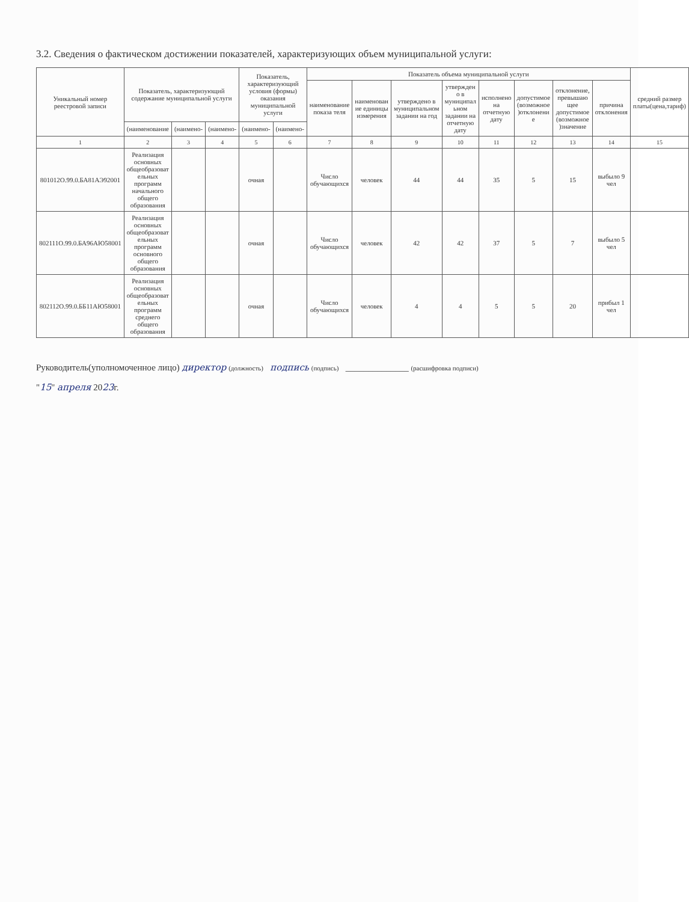3.2. Сведения о фактическом достижении показателей, характеризующих объем муниципальной услуги:
| Уникальный номер реестровой записи | Показатель, характеризующий содержание муниципальной услуги | | | Показатель, характеризующий условия (формы) оказания муниципальной услуги | | Показатель объема муниципальной услуги | | | | | | | | средний размер платы(цена,тариф) |
| --- | --- | --- | --- | --- | --- | --- | --- | --- | --- | --- | --- | --- | --- | --- |
| | | | | | | наименование показа теля | наименован ие единицы измерения | утверждено в муниципальном задании на год | утвержден о в муниципал ьном задании на отчетную дату | исполнено на отчетную дату | допустимое (возможное )отклонени е | отклонение, превышаю щее допустимое (возможное )значение | причина отклонения | |
| | (наименование | (наимено- | (наимено- | (наимено- | (наимено- | | | | | | | | | |
| 1 | 2 | 3 | 4 | 5 | 6 | 7 | 8 | 9 | 10 | 11 | 12 | 13 | 14 | 15 |
| 801012О.99.0.БА81АЭ92001 | Реализация основных общеобразоват ельных программ начального общего образования | | | очная | | Число обучающихся | человек | 44 | 44 | 35 | 5 | 15 | выбыло 9 чел | |
| 802111О.99.0.БА96АЮ58001 | Реализация основных общеобразоват ельных программ основного общего образования | | | очная | | Число обучающихся | человек | 42 | 42 | 37 | 5 | 7 | выбыло 5 чел | |
| 802112О.99.0.ББ11АЮ58001 | Реализация основных общеобразоват ельных программ среднего общего образования | | | очная | | Число обучающихся | человек | 4 | 4 | 5 | 5 | 20 | прибыл 1 чел | |
Руководитель(уполномоченное лицо) директор (должность) подпись (подпись) ______________ (расшифровка подписи)
"15" апреля 2023г.